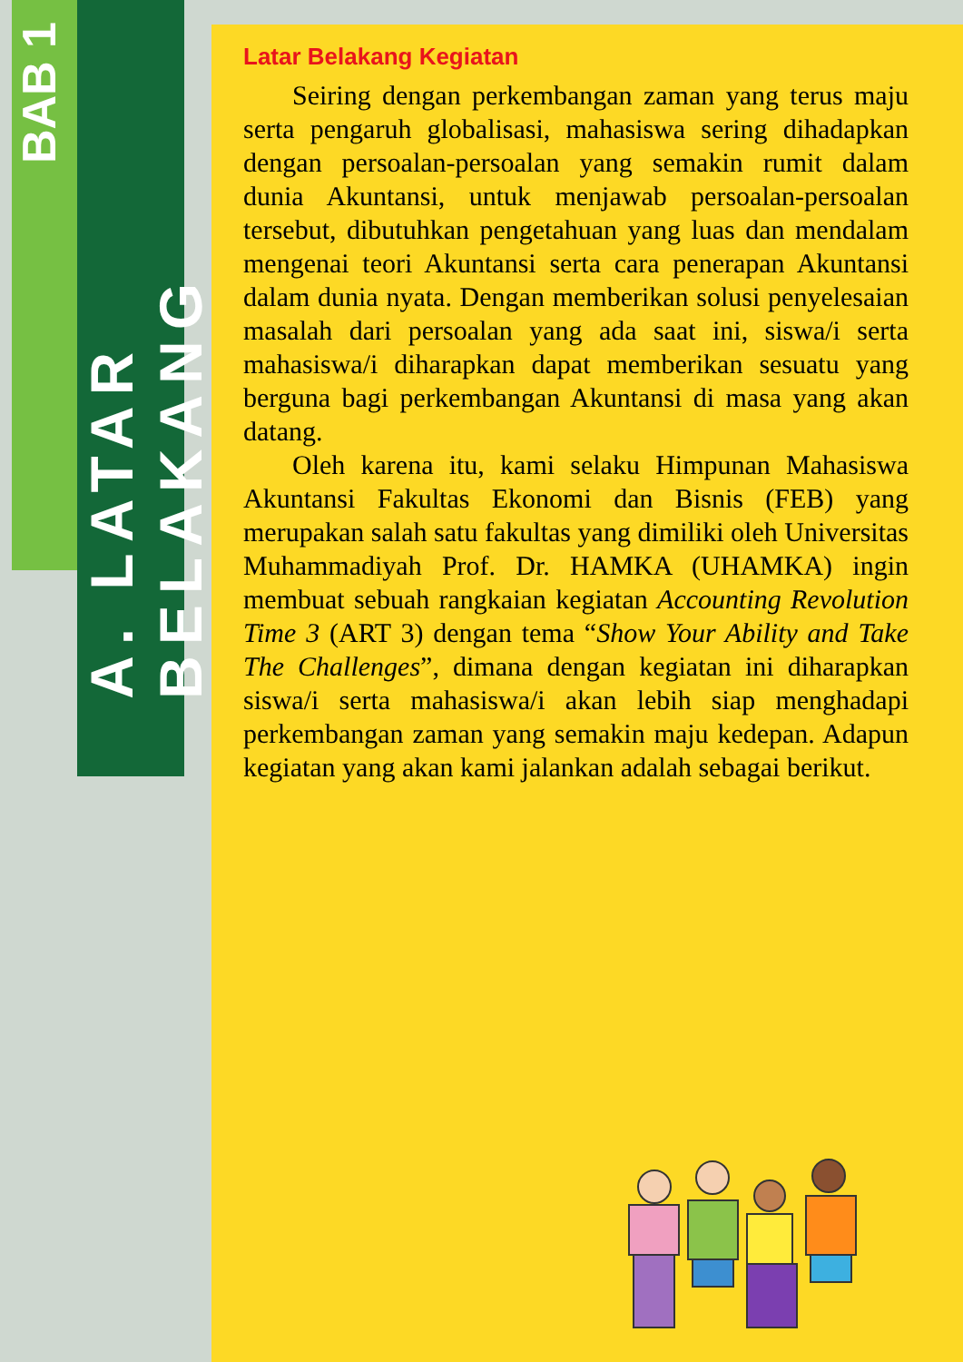BAB 1
A. LATAR BELAKANG
Latar Belakang Kegiatan
Seiring dengan perkembangan zaman yang terus maju serta pengaruh globalisasi, mahasiswa sering dihadapkan dengan persoalan-persoalan yang semakin rumit dalam dunia Akuntansi, untuk menjawab persoalan-persoalan tersebut, dibutuhkan pengetahuan yang luas dan mendalam mengenai teori Akuntansi serta cara penerapan Akuntansi dalam dunia nyata. Dengan memberikan solusi penyelesaian masalah dari persoalan yang ada saat ini, siswa/i serta mahasiswa/i diharapkan dapat memberikan sesuatu yang berguna bagi perkembangan Akuntansi di masa yang akan datang.
Oleh karena itu, kami selaku Himpunan Mahasiswa Akuntansi Fakultas Ekonomi dan Bisnis (FEB) yang merupakan salah satu fakultas yang dimiliki oleh Universitas Muhammadiyah Prof. Dr. HAMKA (UHAMKA) ingin membuat sebuah rangkaian kegiatan Accounting Revolution Time 3 (ART 3) dengan tema “Show Your Ability and Take The Challenges”, dimana dengan kegiatan ini diharapkan siswa/i serta mahasiswa/i akan lebih siap menghadapi perkembangan zaman yang semakin maju kedepan. Adapun kegiatan yang akan kami jalankan adalah sebagai berikut.